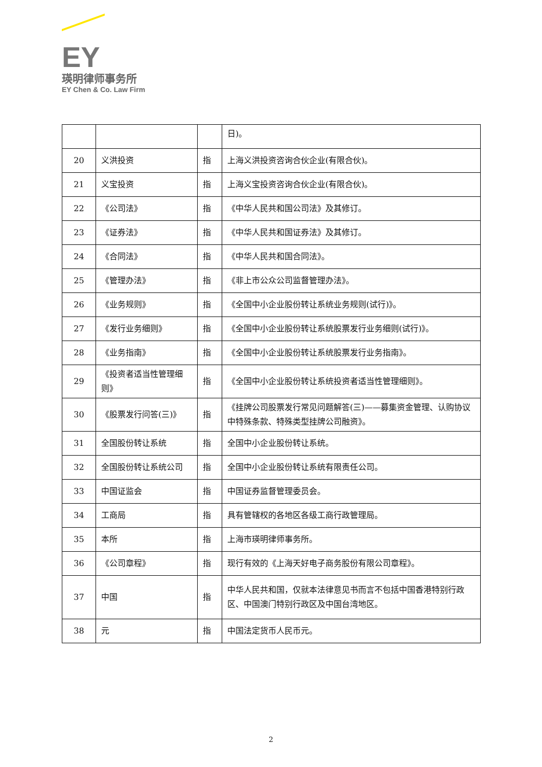EY
瑛明律师事务所
EY Chen & Co. Law Firm
| | | | 日)。 |
| 20 | 义洪投资 | 指 | 上海义洪投资咨询合伙企业(有限合伙)。 |
| 21 | 义宝投资 | 指 | 上海义宝投资咨询合伙企业(有限合伙)。 |
| 22 | 《公司法》 | 指 | 《中华人民共和国公司法》及其修订。 |
| 23 | 《证券法》 | 指 | 《中华人民共和国证券法》及其修订。 |
| 24 | 《合同法》 | 指 | 《中华人民共和国合同法》。 |
| 25 | 《管理办法》 | 指 | 《非上市公众公司监督管理办法》。 |
| 26 | 《业务规则》 | 指 | 《全国中小企业股份转让系统业务规则(试行)》。 |
| 27 | 《发行业务细则》 | 指 | 《全国中小企业股份转让系统股票发行业务细则(试行)》。 |
| 28 | 《业务指南》 | 指 | 《全国中小企业股份转让系统股票发行业务指南》。 |
| 29 | 《投资者适当性管理细则》 | 指 | 《全国中小企业股份转让系统投资者适当性管理细则》。 |
| 30 | 《股票发行问答(三)》 | 指 | 《挂牌公司股票发行常见问题解答(三)——募集资金管理、认购协议中特殊条款、特殊类型挂牌公司融资》。 |
| 31 | 全国股份转让系统 | 指 | 全国中小企业股份转让系统。 |
| 32 | 全国股份转让系统公司 | 指 | 全国中小企业股份转让系统有限责任公司。 |
| 33 | 中国证监会 | 指 | 中国证券监督管理委员会。 |
| 34 | 工商局 | 指 | 具有管辖权的各地区各级工商行政管理局。 |
| 35 | 本所 | 指 | 上海市瑛明律师事务所。 |
| 36 | 《公司章程》 | 指 | 现行有效的《上海天好电子商务股份有限公司章程》。 |
| 37 | 中国 | 指 | 中华人民共和国，仅就本法律意见书而言不包括中国香港特别行政区、中国澳门特别行政区及中国台湾地区。 |
| 38 | 元 | 指 | 中国法定货币人民币元。 |
2